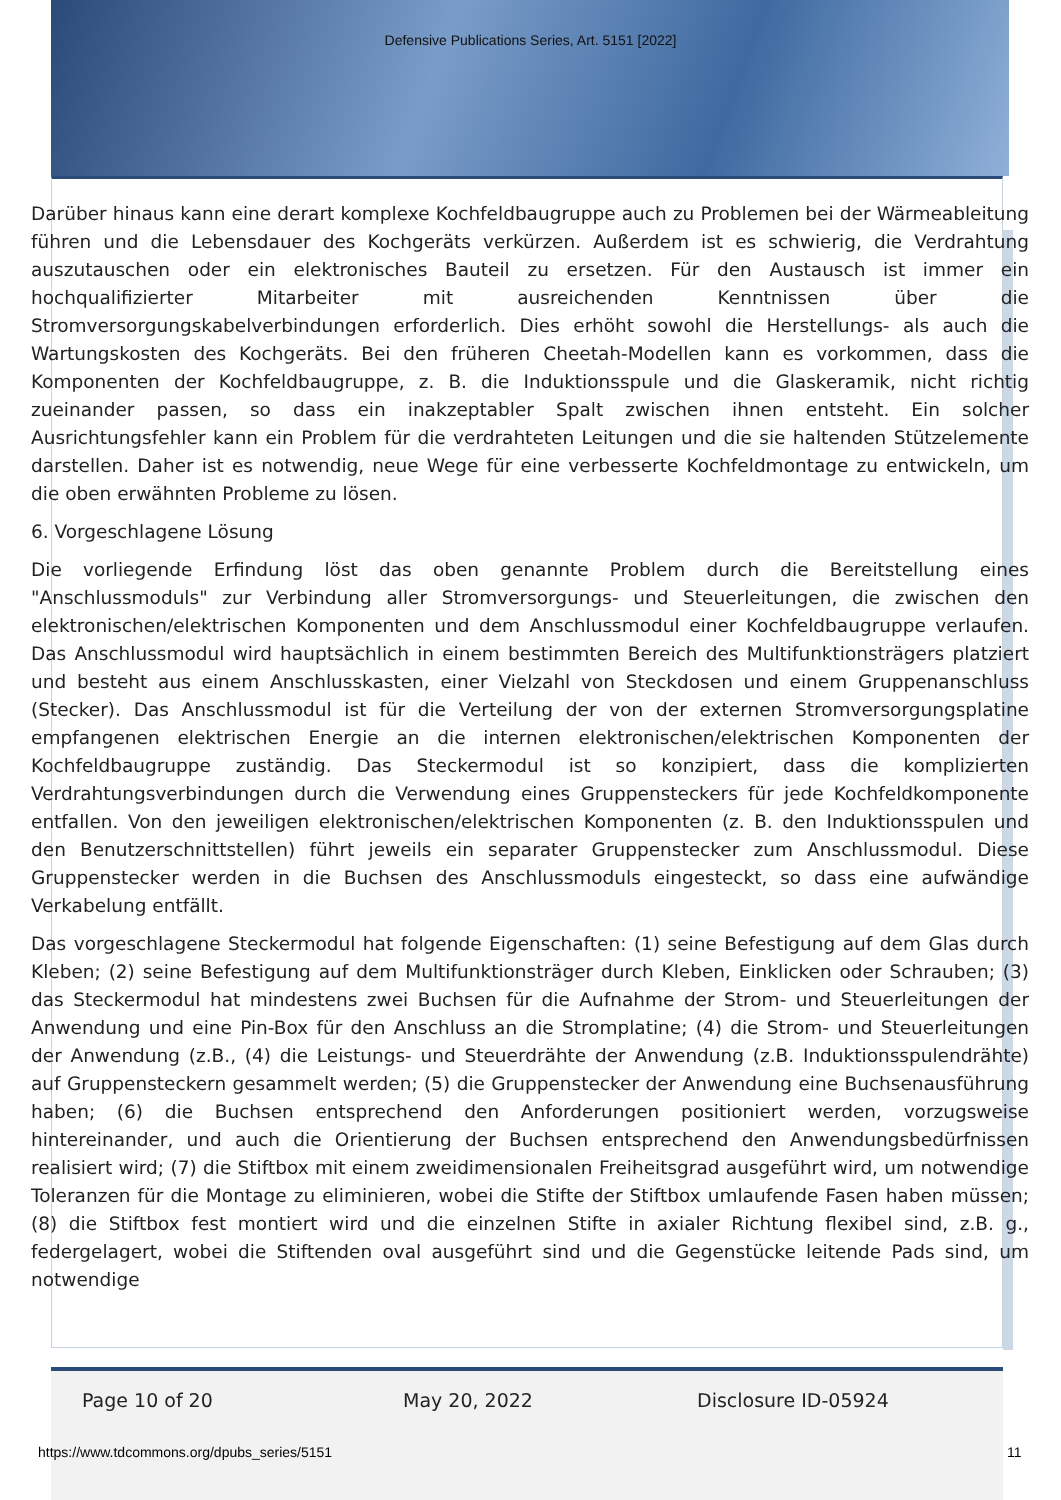Defensive Publications Series, Art. 5151 [2022]
Darüber hinaus kann eine derart komplexe Kochfeldbaugruppe auch zu Problemen bei der Wärmeableitung führen und die Lebensdauer des Kochgeräts verkürzen. Außerdem ist es schwierig, die Verdrahtung auszutauschen oder ein elektronisches Bauteil zu ersetzen. Für den Austausch ist immer ein hochqualifizierter Mitarbeiter mit ausreichenden Kenntnissen über die Stromversorgungskabelverbindungen erforderlich. Dies erhöht sowohl die Herstellungs- als auch die Wartungskosten des Kochgeräts. Bei den früheren Cheetah-Modellen kann es vorkommen, dass die Komponenten der Kochfeldbaugruppe, z. B. die Induktionsspule und die Glaskeramik, nicht richtig zueinander passen, so dass ein inakzeptabler Spalt zwischen ihnen entsteht. Ein solcher Ausrichtungsfehler kann ein Problem für die verdrahteten Leitungen und die sie haltenden Stützelemente darstellen. Daher ist es notwendig, neue Wege für eine verbesserte Kochfeldmontage zu entwickeln, um die oben erwähnten Probleme zu lösen.
6. Vorgeschlagene Lösung
Die vorliegende Erfindung löst das oben genannte Problem durch die Bereitstellung eines "Anschlussmoduls" zur Verbindung aller Stromversorgungs- und Steuerleitungen, die zwischen den elektronischen/elektrischen Komponenten und dem Anschlussmodul einer Kochfeldbaugruppe verlaufen. Das Anschlussmodul wird hauptsächlich in einem bestimmten Bereich des Multifunktionsträgers platziert und besteht aus einem Anschlusskasten, einer Vielzahl von Steckdosen und einem Gruppenanschluss (Stecker). Das Anschlussmodul ist für die Verteilung der von der externen Stromversorgungsplatine empfangenen elektrischen Energie an die internen elektronischen/elektrischen Komponenten der Kochfeldbaugruppe zuständig. Das Steckermodul ist so konzipiert, dass die komplizierten Verdrahtungsverbindungen durch die Verwendung eines Gruppensteckers für jede Kochfeldkomponente entfallen. Von den jeweiligen elektronischen/elektrischen Komponenten (z. B. den Induktionsspulen und den Benutzerschnittstellen) führt jeweils ein separater Gruppenstecker zum Anschlussmodul. Diese Gruppenstecker werden in die Buchsen des Anschlussmoduls eingesteckt, so dass eine aufwändige Verkabelung entfällt.
Das vorgeschlagene Steckermodul hat folgende Eigenschaften: (1) seine Befestigung auf dem Glas durch Kleben; (2) seine Befestigung auf dem Multifunktionsträger durch Kleben, Einklicken oder Schrauben; (3) das Steckermodul hat mindestens zwei Buchsen für die Aufnahme der Strom- und Steuerleitungen der Anwendung und eine Pin-Box für den Anschluss an die Stromplatine; (4) die Strom- und Steuerleitungen der Anwendung (z.B., (4) die Leistungs- und Steuerdrähte der Anwendung (z.B. Induktionsspulendrähte) auf Gruppensteckern gesammelt werden; (5) die Gruppenstecker der Anwendung eine Buchsenausführung haben; (6) die Buchsen entsprechend den Anforderungen positioniert werden, vorzugsweise hintereinander, und auch die Orientierung der Buchsen entsprechend den Anwendungsbedürfnissen realisiert wird; (7) die Stiftbox mit einem zweidimensionalen Freiheitsgrad ausgeführt wird, um notwendige Toleranzen für die Montage zu eliminieren, wobei die Stifte der Stiftbox umlaufende Fasen haben müssen; (8) die Stiftbox fest montiert wird und die einzelnen Stifte in axialer Richtung flexibel sind, z.B. g., federgelagert, wobei die Stiftenden oval ausgeführt sind und die Gegenstücke leitende Pads sind, um notwendige
Page 10 of 20 May 20, 2022 Disclosure ID-05924
https://www.tdcommons.org/dpubs_series/5151
11